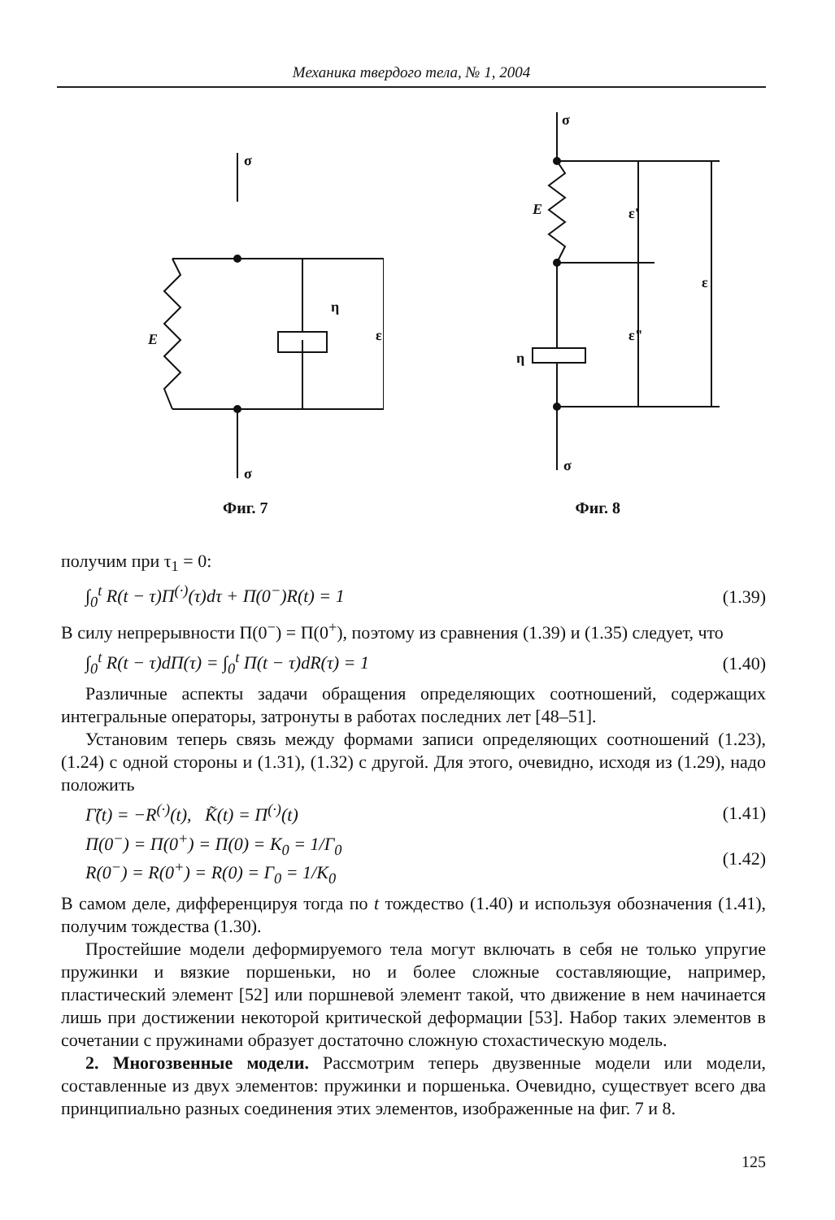Механика твердого тела, № 1, 2004
σ
E
η
ε
σ
Фиг. 7
σ
E
η
ε'
ε"
ε
σ
Фиг. 8
получим при τ<sub>1</sub> = 0:
∫<sub>0</sub><sup>t</sup> R(t − τ)Π<sup>(·)</sup>(τ)dτ + Π(0<sup>−</sup>)R(t) = 1 (1.39)
В силу непрерывности Π(0<sup>−</sup>) = Π(0<sup>+</sup>), поэтому из сравнения (1.39) и (1.35) следует, что
∫<sub>0</sub><sup>t</sup> R(t − τ)dΠ(τ) = ∫<sub>0</sub><sup>t</sup> Π(t − τ)dR(τ) = 1 (1.40)
Различные аспекты задачи обращения определяющих соотношений, содержащих интегральные операторы, затронуты в работах последних лет [48–51].
Установим теперь связь между формами записи определяющих соотношений (1.23), (1.24) с одной стороны и (1.31), (1.32) с другой. Для этого, очевидно, исходя из (1.29), надо положить
Γ̃(t) = −R<sup>(·)</sup>(t), K̃(t) = Π<sup>(·)</sup>(t) (1.41)
Π(0<sup>−</sup>) = Π(0<sup>+</sup>) = Π(0) = K<sub>0</sub> = 1/Γ<sub>0</sub>
R(0<sup>−</sup>) = R(0<sup>+</sup>) = R(0) = Γ<sub>0</sub> = 1/K<sub>0</sub> (1.42)
В самом деле, дифференцируя тогда по t тождество (1.40) и используя обозначения (1.41), получим тождества (1.30).
Простейшие модели деформируемого тела могут включать в себя не только упругие пружинки и вязкие поршеньки, но и более сложные составляющие, например, пластический элемент [52] или поршневой элемент такой, что движение в нем начинается лишь при достижении некоторой критической деформации [53]. Набор таких элементов в сочетании с пружинами образует достаточно сложную стохастическую модель.
2. Многозвенные модели. Рассмотрим теперь двузвенные модели или модели, составленные из двух элементов: пружинки и поршенька. Очевидно, существует всего два принципиально разных соединения этих элементов, изображенные на фиг. 7 и 8.
125